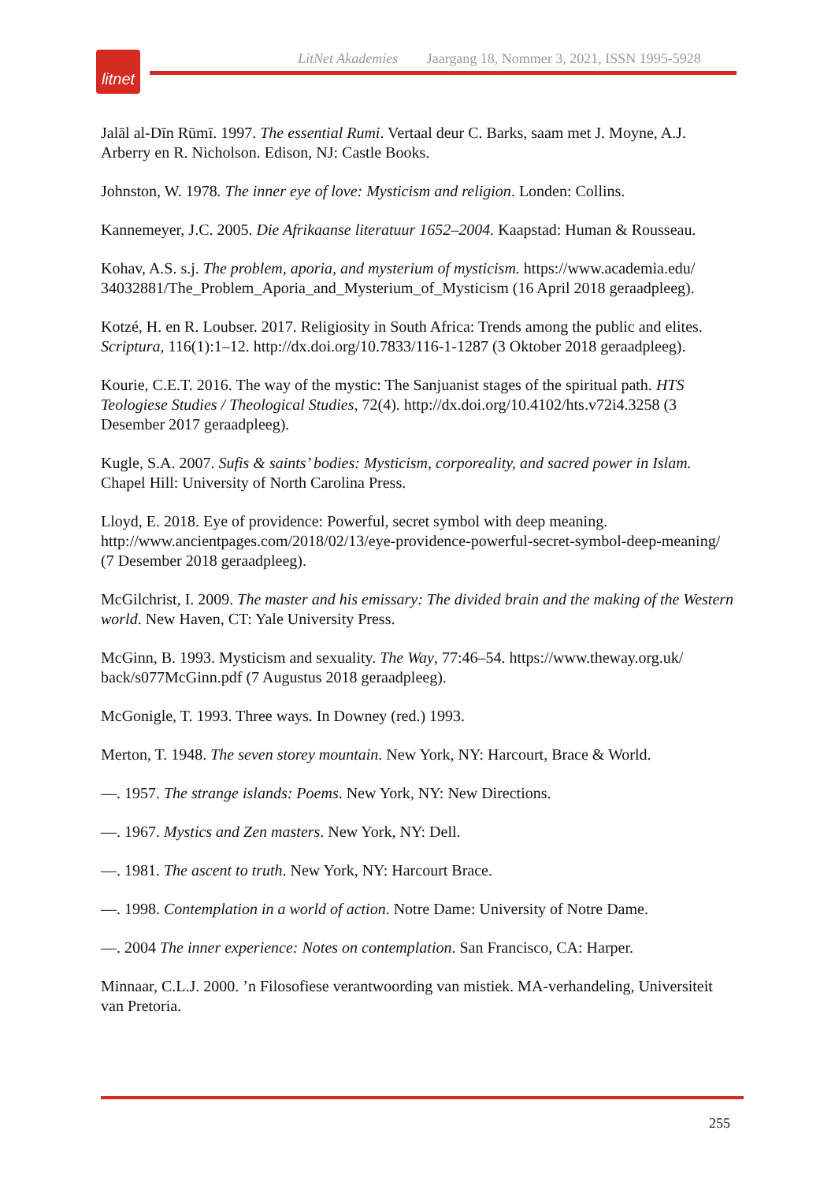litnet
LitNet Akademies Jaargang 18, Nommer 3, 2021, ISSN 1995-5928
Jalāl al-Dīn Rūmī. 1997. The essential Rumi. Vertaal deur C. Barks, saam met J. Moyne, A.J. Arberry en R. Nicholson. Edison, NJ: Castle Books.
Johnston, W. 1978. The inner eye of love: Mysticism and religion. Londen: Collins.
Kannemeyer, J.C. 2005. Die Afrikaanse literatuur 1652–2004. Kaapstad: Human & Rousseau.
Kohav, A.S. s.j. The problem, aporia, and mysterium of mysticism. https://www.academia.edu/ 34032881/The_Problem_Aporia_and_Mysterium_of_Mysticism (16 April 2018 geraadpleeg).
Kotzé, H. en R. Loubser. 2017. Religiosity in South Africa: Trends among the public and elites. Scriptura, 116(1):1–12. http://dx.doi.org/10.7833/116-1-1287 (3 Oktober 2018 geraadpleeg).
Kourie, C.E.T. 2016. The way of the mystic: The Sanjuanist stages of the spiritual path. HTS Teologiese Studies / Theological Studies, 72(4). http://dx.doi.org/10.4102/hts.v72i4.3258 (3 Desember 2017 geraadpleeg).
Kugle, S.A. 2007. Sufis & saints’ bodies: Mysticism, corporeality, and sacred power in Islam. Chapel Hill: University of North Carolina Press.
Lloyd, E. 2018. Eye of providence: Powerful, secret symbol with deep meaning. http://www.ancientpages.com/2018/02/13/eye-providence-powerful-secret-symbol-deep-meaning/ (7 Desember 2018 geraadpleeg).
McGilchrist, I. 2009. The master and his emissary: The divided brain and the making of the Western world. New Haven, CT: Yale University Press.
McGinn, B. 1993. Mysticism and sexuality. The Way, 77:46–54. https://www.theway.org.uk/ back/s077McGinn.pdf (7 Augustus 2018 geraadpleeg).
McGonigle, T. 1993. Three ways. In Downey (red.) 1993.
Merton, T. 1948. The seven storey mountain. New York, NY: Harcourt, Brace & World.
—. 1957. The strange islands: Poems. New York, NY: New Directions.
—. 1967. Mystics and Zen masters. New York, NY: Dell.
—. 1981. The ascent to truth. New York, NY: Harcourt Brace.
—. 1998. Contemplation in a world of action. Notre Dame: University of Notre Dame.
—. 2004 The inner experience: Notes on contemplation. San Francisco, CA: Harper.
Minnaar, C.L.J. 2000. ’n Filosofiese verantwoording van mistiek. MA-verhandeling, Universiteit van Pretoria.
255